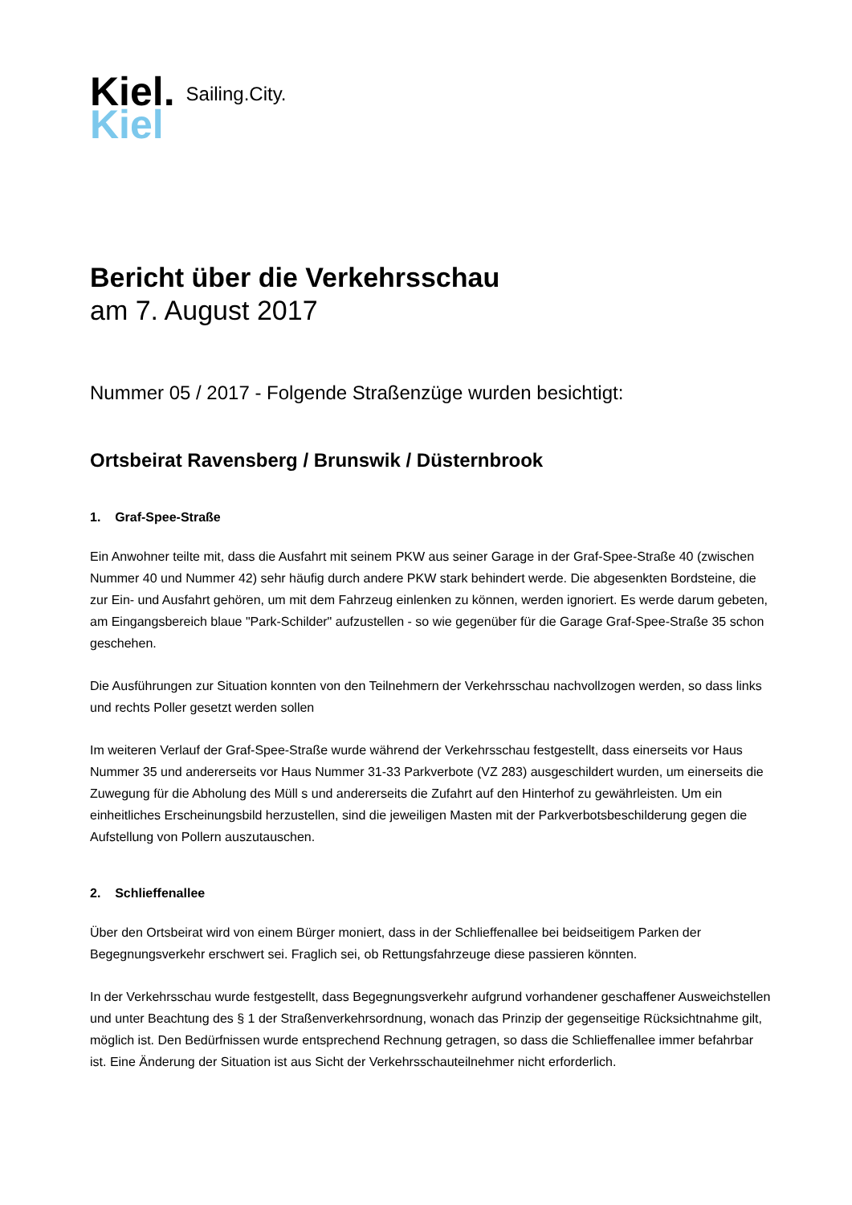Kiel.
Kiel
Sailing.City.
Bericht über die Verkehrsschau
am 7. August 2017
Nummer 05 / 2017 - Folgende Straßenzüge wurden besichtigt:
Ortsbeirat Ravensberg / Brunswik / Düsternbrook
1. Graf-Spee-Straße
Ein Anwohner teilte mit, dass die Ausfahrt mit seinem PKW aus seiner Garage in der Graf-Spee-Straße 40 (zwischen Nummer 40 und Nummer 42) sehr häufig durch andere PKW stark behindert werde. Die abgesenkten Bordsteine, die zur Ein- und Ausfahrt gehören, um mit dem Fahrzeug einlenken zu können, werden ignoriert. Es werde darum gebeten, am Eingangsbereich blaue "Park-Schilder" aufzustellen - so wie gegenüber für die Garage Graf-Spee-Straße 35 schon geschehen.
Die Ausführungen zur Situation konnten von den Teilnehmern der Verkehrsschau nachvollzogen werden, so dass links und rechts Poller gesetzt werden sollen
Im weiteren Verlauf der Graf-Spee-Straße wurde während der Verkehrsschau festgestellt, dass einerseits vor Haus Nummer 35 und andererseits vor Haus Nummer 31-33 Parkverbote (VZ 283) ausgeschildert wurden, um einerseits die Zuwegung für die Abholung des Müll s und andererseits die Zufahrt auf den Hinterhof zu gewährleisten. Um ein einheitliches Erscheinungsbild herzustellen, sind die jeweiligen Masten mit der Parkverbotsbeschilderung gegen die Aufstellung von Pollern auszutauschen.
2. Schlieffenallee
Über den Ortsbeirat wird von einem Bürger moniert, dass in der Schlieffenallee bei beidseitigem Parken der Begegnungsverkehr erschwert sei. Fraglich sei, ob Rettungsfahrzeuge diese passieren könnten.
In der Verkehrsschau wurde festgestellt, dass Begegnungsverkehr aufgrund vorhandener geschaffener Ausweichstellen und unter Beachtung des § 1 der Straßenverkehrsordnung, wonach das Prinzip der gegenseitige Rücksichtnahme gilt, möglich ist. Den Bedürfnissen wurde entsprechend Rechnung getragen, so dass die Schlieffenallee immer befahrbar ist. Eine Änderung der Situation ist aus Sicht der Verkehrsschauteilnehmer nicht erforderlich.